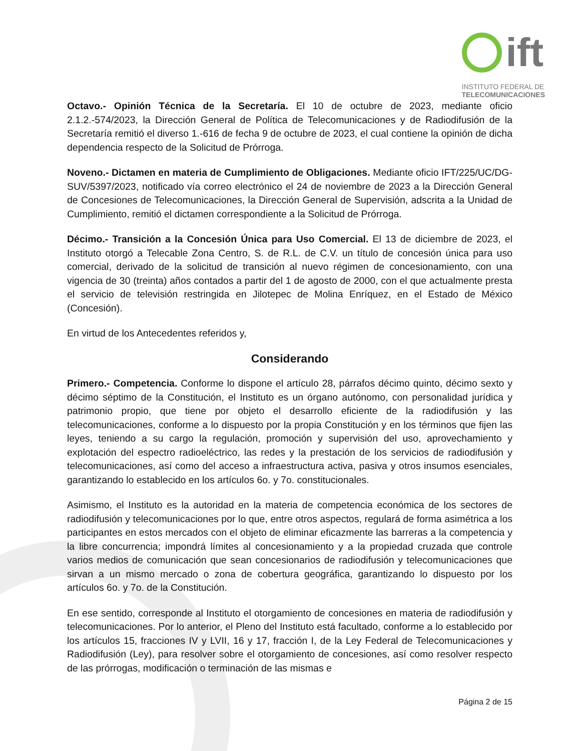ift
INSTITUTO FEDERAL DE
TELECOMUNICACIONES
Octavo.- Opinión Técnica de la Secretaría. El 10 de octubre de 2023, mediante oficio 2.1.2.-574/2023, la Dirección General de Política de Telecomunicaciones y de Radiodifusión de la Secretaría remitió el diverso 1.-616 de fecha 9 de octubre de 2023, el cual contiene la opinión de dicha dependencia respecto de la Solicitud de Prórroga.
Noveno.- Dictamen en materia de Cumplimiento de Obligaciones. Mediante oficio IFT/225/UC/DG-SUV/5397/2023, notificado vía correo electrónico el 24 de noviembre de 2023 a la Dirección General de Concesiones de Telecomunicaciones, la Dirección General de Supervisión, adscrita a la Unidad de Cumplimiento, remitió el dictamen correspondiente a la Solicitud de Prórroga.
Décimo.- Transición a la Concesión Única para Uso Comercial. El 13 de diciembre de 2023, el Instituto otorgó a Telecable Zona Centro, S. de R.L. de C.V. un título de concesión única para uso comercial, derivado de la solicitud de transición al nuevo régimen de concesionamiento, con una vigencia de 30 (treinta) años contados a partir del 1 de agosto de 2000, con el que actualmente presta el servicio de televisión restringida en Jilotepec de Molina Enríquez, en el Estado de México (Concesión).
En virtud de los Antecedentes referidos y,
Considerando
Primero.- Competencia. Conforme lo dispone el artículo 28, párrafos décimo quinto, décimo sexto y décimo séptimo de la Constitución, el Instituto es un órgano autónomo, con personalidad jurídica y patrimonio propio, que tiene por objeto el desarrollo eficiente de la radiodifusión y las telecomunicaciones, conforme a lo dispuesto por la propia Constitución y en los términos que fijen las leyes, teniendo a su cargo la regulación, promoción y supervisión del uso, aprovechamiento y explotación del espectro radioeléctrico, las redes y la prestación de los servicios de radiodifusión y telecomunicaciones, así como del acceso a infraestructura activa, pasiva y otros insumos esenciales, garantizando lo establecido en los artículos 6o. y 7o. constitucionales.
Asimismo, el Instituto es la autoridad en la materia de competencia económica de los sectores de radiodifusión y telecomunicaciones por lo que, entre otros aspectos, regulará de forma asimétrica a los participantes en estos mercados con el objeto de eliminar eficazmente las barreras a la competencia y la libre concurrencia; impondrá límites al concesionamiento y a la propiedad cruzada que controle varios medios de comunicación que sean concesionarios de radiodifusión y telecomunicaciones que sirvan a un mismo mercado o zona de cobertura geográfica, garantizando lo dispuesto por los artículos 6o. y 7o. de la Constitución.
En ese sentido, corresponde al Instituto el otorgamiento de concesiones en materia de radiodifusión y telecomunicaciones. Por lo anterior, el Pleno del Instituto está facultado, conforme a lo establecido por los artículos 15, fracciones IV y LVII, 16 y 17, fracción I, de la Ley Federal de Telecomunicaciones y Radiodifusión (Ley), para resolver sobre el otorgamiento de concesiones, así como resolver respecto de las prórrogas, modificación o terminación de las mismas e
Página 2 de 15